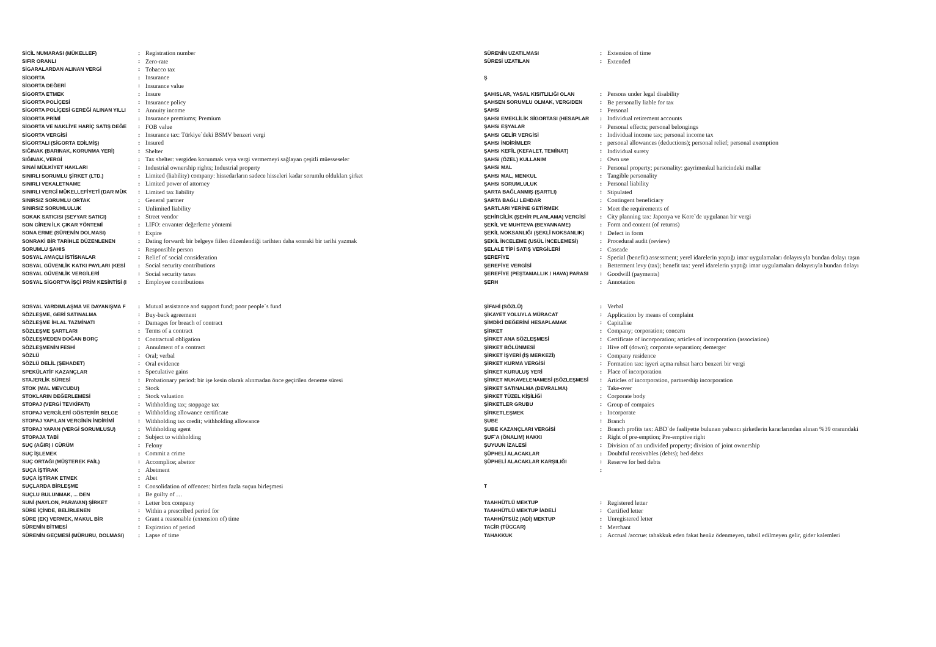| SİCİL NUMARASI (MÜKELLEF) | : | Registration number |
| SIFIR ORANLI | : | Zero-rate |
| SİGARALARDAN ALINAN VERGİ | : | Tobacco tax |
| SİGORTA | : | Insurance |
| SİGORTA DEĞERİ | : | Insurance value |
| SİGORTA ETMEK | : | Insure |
| SİGORTA POLİÇESİ | : | Insurance policy |
| SİGORTA POLİÇESİ GEREĞİ ALINAN YILLI | : | Annuity income |
| SİGORTA PRİMİ | : | Insurance premiums; Premium |
| SİGORTA VE NAKLİYE HARİÇ SATIŞ DEĞE | : | FOB value |
| SİGORTA VERGİSİ | : | Insurance tax: Türkiye`deki BSMV benzeri vergi |
| SİGORTALI (SİGORTA EDİLMİŞ) | : | Insured |
| SIĞINAK (BARINAK, KORUNMA YERİ) | : | Shelter |
| SIĞINAK, VERGİ | : | Tax shelter: vergiden korunmak veya vergi vermemeyi sağlayan çeşitli müesseseler |
| SINAİ MÜLKİYET HAKLARI | : | Industrial ownership rights; Industrial property |
| SINIRLI SORUMLU ŞİRKET (LTD.) | : | Limited (liability) company: hissedarların sadece hisseleri kadar sorumlu oldukları şirket |
| SINIRLI VEKALETNAME | : | Limited power of attorney |
| SINIRLI VERGİ MÜKELLEFİYETİ (DAR MÜK | : | Limited tax liability |
| SINIRSIZ SORUMLU ORTAK | : | General partner |
| SINIRSIZ SORUMLULUK | : | Unlimited liability |
| SOKAK SATICISI (SEYYAR SATICI) | : | Street vendor |
| SON GİREN İLK ÇIKAR YÖNTEMİ | : | LIFO: envanter değerleme yöntemi |
| SONA ERME (SÜRENİN DOLMASI) | : | Expire |
| SONRAKİ BİR TARİHLE DÜZENLENEN | : | Dating forward: bir belgeye fiilen düzenlendiği tarihten daha sonraki bir tarihi yazmak |
| SORUMLU ŞAHIS | : | Responsible person |
| SOSYAL AMAÇLI İSTİSNALAR | : | Relief of social consideration |
| SOSYAL GÜVENLİK KATKI PAYLARI (KESİ | : | Social security contributions |
| SOSYAL GÜVENLİK VERGİLERİ | : | Social security taxes |
| SOSYAL SİGORTYA İŞÇİ PRİM KESİNTİSİ (I | : | Employee contributions |
| SÜRENİN UZATILMASI | : | Extension of time |
| SÜRESİ UZATILAN | : | Extended |
| Ş | | |
| ŞAHISLAR, YASAL KISITLILIĞI OLAN | : | Persons under legal disability |
| ŞAHSEN SORUMLU OLMAK, VERGIDEN | : | Be personally liable for tax |
| ŞAHSi | : | Personal |
| ŞAHSI EMEKLİLİK SİGORTASI (HESAPLAR | : | Individual retirement accounts |
| ŞAHSi EŞYALAR | : | Personal effects; personal belongings |
| ŞAHSi GELİR VERGİSİ | : | Individual income tax; personal income tax |
| ŞAHSi İNDİRİMLER | : | personal allowances (deductions); personal relief; personal exemption |
| ŞAHSi KEFİL (KEFALET, TEMİNAT) | : | Individual surety |
| ŞAHSi (ÖZEL) KULLANIM | : | Own use |
| ŞAHSi MAL | : | Personal property; personality: gayrimenkul haricindeki mallar |
| ŞAHSi MAL, MENKUL | : | Tangible personality |
| ŞAHSi SORUMLULUK | : | Personal liability |
| ŞARTA BAĞLANMIŞ (ŞARTLI) | : | Stipulated |
| ŞARTA BAĞLI LEHDAR | : | Contingent beneficiary |
| ŞARTLARI YERİNE GETİRMEK | : | Meet the requirements of |
| ŞEHİRCİLİK (ŞEHİR PLANLAMA) VERGİSİ | : | City planning tax: Japonya ve Kore`de uygulanan bir vergi |
| ŞEKİL VE MUHTEVA (BEYANNAME) | : | Form and content (of returns) |
| ŞEKİL NOKSANLIĞI (ŞEKLİ NOKSANLIK) | : | Defect in form |
| ŞEKİL İNCELEME (USÜL İNCELEMESİ) | : | Procedural audit (review) |
| ŞELALE TİPİ SATIŞ VERGİLERİ | : | Cascade |
| ŞEREFİYE | : | Special (benefit) assessment; yerel idarelerin yaptığı imar uygulamaları dolayısıyla bundan dolayı taşın |
| ŞEREFİYE VERGİSİ | : | Betterment levy (tax); benefit tax: yerel idarelerin yaptığı imar uygulamaları dolayısıyla bundan dolayı |
| ŞEREFİYE (PEŞTAMALLIK / HAVA) PARASI | : | Goodwill (payments) |
| ŞERH | : | Annotation |
| SOSYAL YARDIMLAŞMA VE DAYANIŞMA F | : | Mutual assistance and support fund; poor people`s fund |
| SÖZLEŞME, GERİ SATINALMA | : | Buy-back agreement |
| SÖZLEŞME İHLAL TAZMİNATI | : | Damages for breach of contract |
| SÖZLEŞME ŞARTLARI | : | Terms of a contract |
| SÖZLEŞMEDEN DOĞAN BORÇ | : | Contractual obligation |
| SÖZLEŞMENİN FESHİ | : | Annulment of a contract |
| SÖZLÜ | : | Oral; verbal |
| SÖZLÜ DELİL (ŞEHADET) | : | Oral evidence |
| SPEKÜLATİF KAZANÇLAR | : | Speculative gains |
| STAJERLİK SÜRESİ | : | Probationary period: bir işe kesin olarak alınmadan önce geçirilen deneme süresi |
| STOK (MAL MEVCUDU) | : | Stock |
| STOKLARIN DEĞERLEMESİ | : | Stock valuation |
| STOPAJ (VERGİ TEVKİFATI) | : | Withholding tax; stoppage tax |
| STOPAJ VERGİLERİ GÖSTERİR BELGE | : | Withholding allowance certificate |
| STOPAJ YAPILAN VERGİNİN İNDİRİMİ | : | Withholding tax credit; withholding allowance |
| STOPAJ YAPAN (VERGİ SORUMLUSU) | : | Withholding agent |
| STOPAJA TABİ | : | Subject to withholding |
| SUÇ (AĞIR) / CÜRÜM | : | Felony |
| SUÇ İŞLEMEK | : | Commit a crime |
| SUÇ ORTAĞI (MÜŞTEREK FAİL) | : | Accomplice; abettor |
| SUÇA İŞTİRAK | : | Abetment |
| SUÇA İŞTİRAK ETMEK | : | Abet |
| SUÇLARDA BİRLEŞME | : | Consolidation of offences: birden fazla suçun birleşmesi |
| SUÇLU BULUNMAK, ... DEN | : | Be guilty of … |
| SUNİ (NAYLON, PARAVAN) ŞİRKET | : | Letter box company |
| SÜRE İÇİNDE, BELİRLENEN | : | Within a prescribed period for |
| SÜRE (EK) VERMEK, MAKUL BİR | : | Grant a reasonable (extension of) time |
| SÜRENİN BİTMESİ | : | Expiration of period |
| SÜRENİN GEÇMESİ (MÜRURU, DOLMASI) | : | Lapse of time |
| ŞİFAHİ (SÖZLÜ) | : | Verbal |
| ŞİKAYET YOLUYLA MÜRACAT | : | Application by means of complaint |
| ŞİMDİKİ DEĞERİNİ HESAPLAMAK | : | Capitalise |
| ŞİRKET | : | Company; corporation; concern |
| ŞİRKET ANA SÖZLEŞMESİ | : | Certificate of incorporation; articles of incorporation (association) |
| ŞİRKET BÖLÜNMESİ | : | Hive off (down); corporate separation; demerger |
| ŞİRKET İŞYERİ (İŞ MERKEZİ) | : | Company residence |
| ŞİRKET KURMA VERGİSİ | : | Formation tax: işyeri açma ruhsat harcı benzeri bir vergi |
| ŞİRKET KURULUŞ YERİ | : | Place of incorporation |
| ŞİRKET MUKAVELENAMESİ (SÖZLEŞMESİ | : | Articles of incorporation, partnership incorporation |
| ŞİRKET SATINALMA (DEVRALMA) | : | Take-over |
| ŞİRKET TÜZEL KİŞİLİĞİ | : | Corporate body |
| ŞİRKETLER GRUBU | : | Group of compaies |
| ŞİRKETLEŞMEK | : | Incorporate |
| ŞUBE | : | Branch |
| ŞUBE KAZANÇLARI VERGİSİ | : | Branch profits tax: ABD`de faaliyette bulunan yabancı şirketlerin kararlarından alınan %39 oranındaki |
| ŞUF`A (ÖNALIM) HAKKI | : | Right of pre-emption; Pre-emptive right |
| ŞUYUUN İZALESİ | : | Division of an undivided property; division of joint ownership |
| ŞÜPHELİ ALACAKLAR | : | Doubtful receivables (debts); bed debts |
| ŞÜPHELİ ALACAKLAR KARŞILIĞI | : | Reserve for bed debts |
| | : | |
| T | | |
| TAAHHÜTLÜ MEKTUP | : | Registered letter |
| TAAHHÜTLÜ MEKTUP İADELİ | : | Certified letter |
| TAAHHÜTSÜZ (ADİ) MEKTUP | : | Unregistered letter |
| TACİR (TÜCCAR) | : | Merchant |
| TAHAKKUK | : | Accrual /accrue: tahakkuk eden fakat henüz ödenmeyen, tahsil edilmeyen gelir, gider kalemleri |